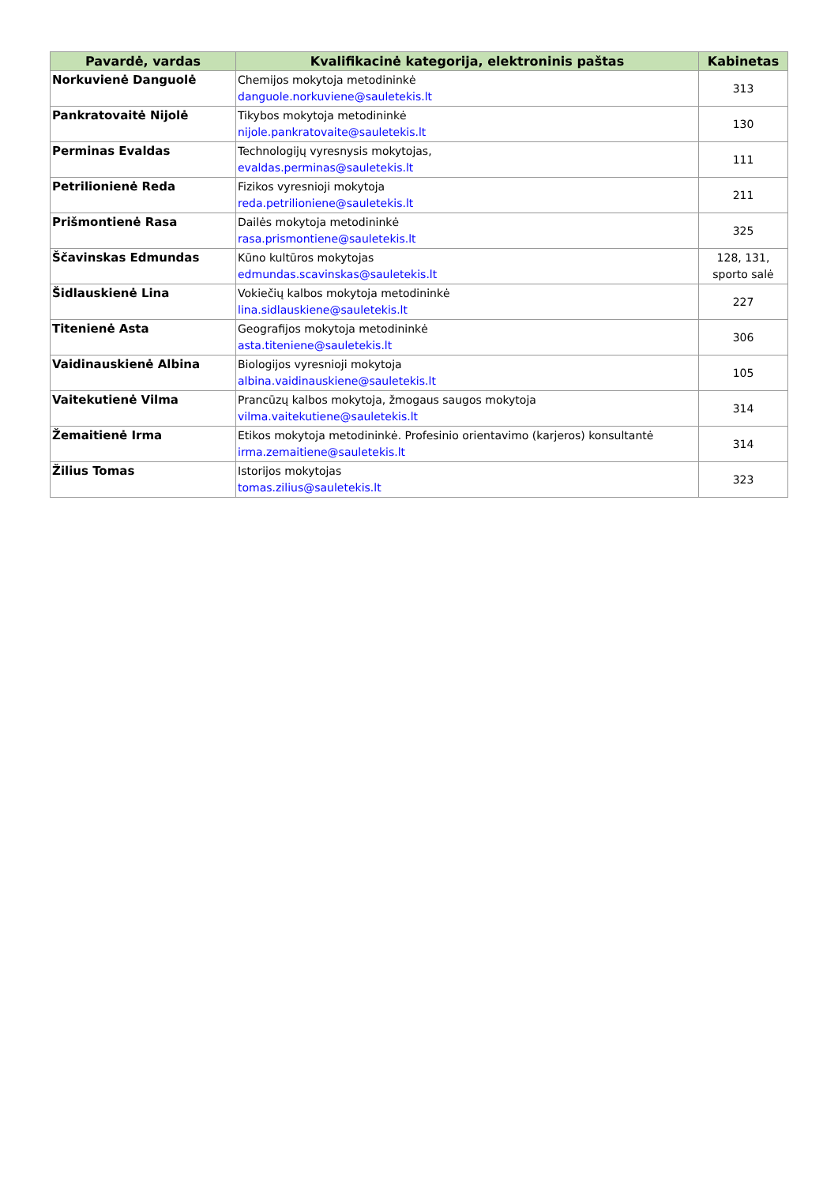| Pavardė, vardas | Kvalifikacinė kategorija, elektroninis paštas | Kabinetas |
| --- | --- | --- |
| Norkuvienė Danguolė | Chemijos mokytoja metodininkė danguole.norkuviene@sauletekis.lt | 313 |
| Pankratovaitė Nijolė | Tikybos mokytoja metodininkė nijole.pankratovaite@sauletekis.lt | 130 |
| Perminas Evaldas | Technologijų vyresnysis mokytojas, evaldas.perminas@sauletekis.lt | 111 |
| Petrilionienė Reda | Fizikos vyresnioji mokytoja reda.petrilioniene@sauletekis.lt | 211 |
| Prišmontienė Rasa | Dailės mokytoja metodininkė rasa.prismontiene@sauletekis.lt | 325 |
| Ščavinskas Edmundas | Kūno kultūros mokytojas edmundas.scavinskas@sauletekis.lt | 128, 131, sporto salė |
| Šidlauskienė Lina | Vokiečių kalbos mokytoja metodininkė lina.sidlauskiene@sauletekis.lt | 227 |
| Titenienė Asta | Geografijos mokytoja metodininkė asta.titeniene@sauletekis.lt | 306 |
| Vaidinauskienė Albina | Biologijos vyresnioji mokytoja albina.vaidinauskiene@sauletekis.lt | 105 |
| Vaitekutienė Vilma | Prancūzų kalbos mokytoja, žmogaus saugos mokytoja vilma.vaitekutiene@sauletekis.lt | 314 |
| Žemaitienė Irma | Etikos mokytoja metodininkė. Profesinio orientavimo (karjeros) konsultantė irma.zemaitiene@sauletekis.lt | 314 |
| Žilius Tomas | Istorijos mokytojas tomas.zilius@sauletekis.lt | 323 |